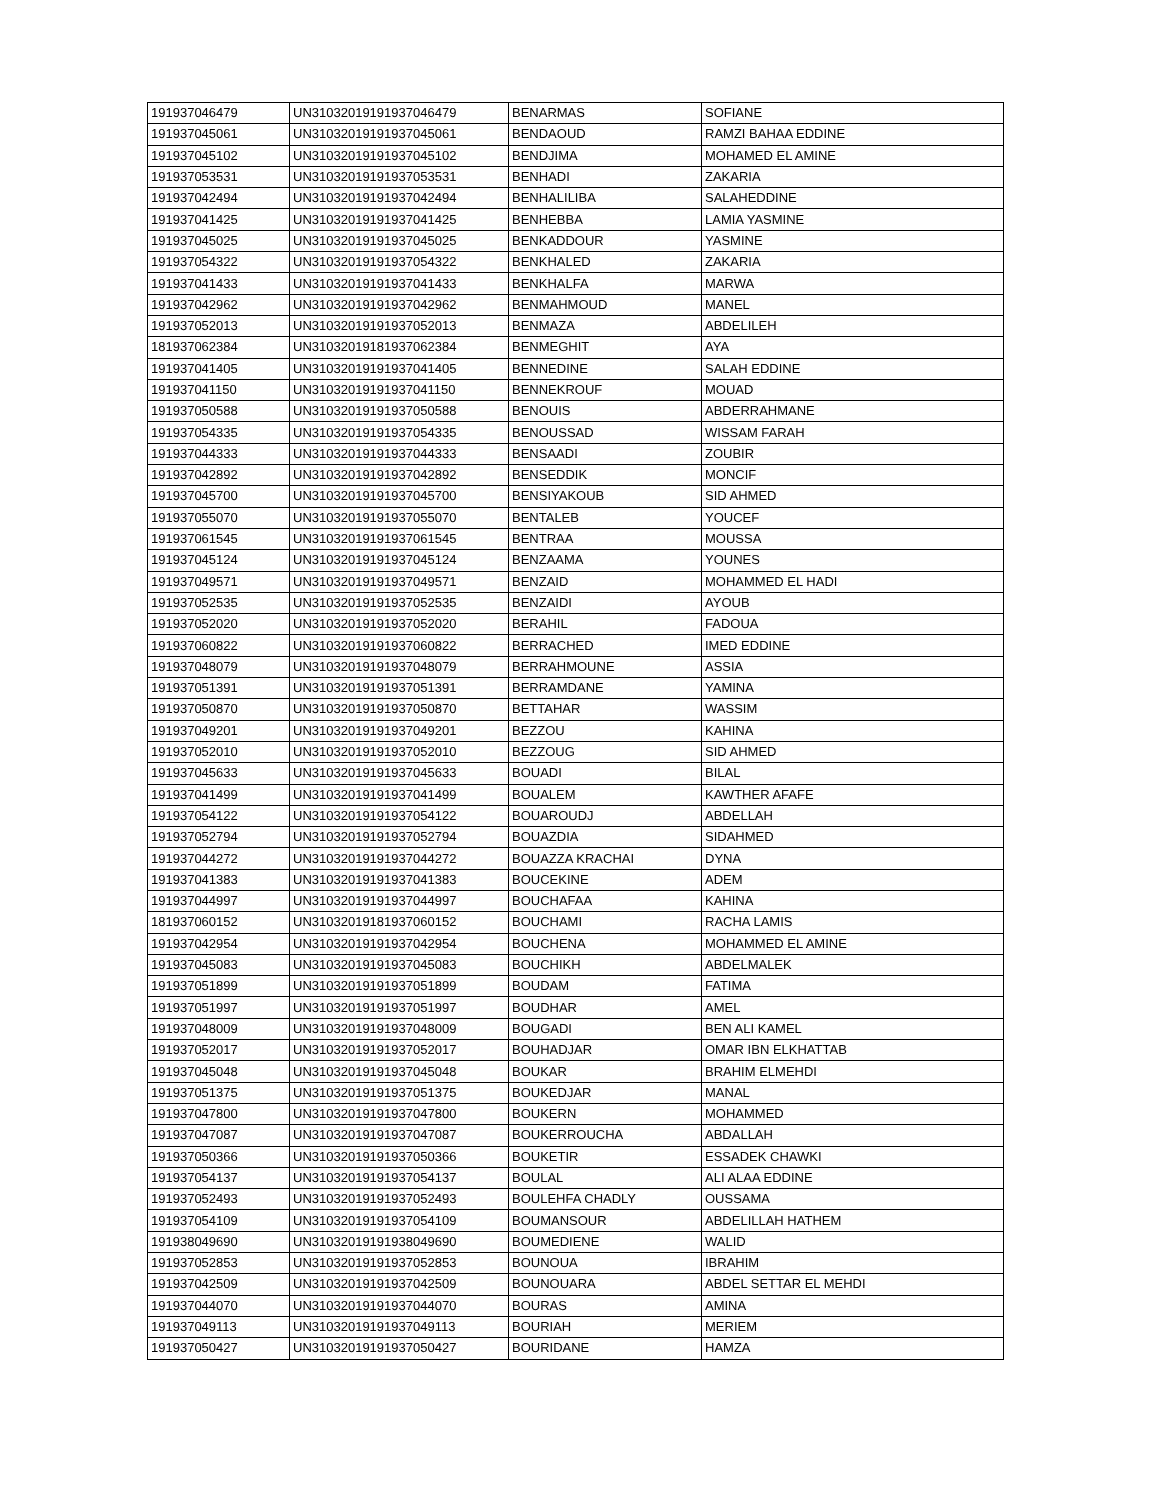| 191937046479 | UN31032019191937046479 | BENARMAS | SOFIANE |
| 191937045061 | UN31032019191937045061 | BENDAOUD | RAMZI BAHAA EDDINE |
| 191937045102 | UN31032019191937045102 | BENDJIMA | MOHAMED EL AMINE |
| 191937053531 | UN31032019191937053531 | BENHADI | ZAKARIA |
| 191937042494 | UN31032019191937042494 | BENHALILIBA | SALAHEDDINE |
| 191937041425 | UN31032019191937041425 | BENHEBBA | LAMIA YASMINE |
| 191937045025 | UN31032019191937045025 | BENKADDOUR | YASMINE |
| 191937054322 | UN31032019191937054322 | BENKHALED | ZAKARIA |
| 191937041433 | UN31032019191937041433 | BENKHALFA | MARWA |
| 191937042962 | UN31032019191937042962 | BENMAHMOUD | MANEL |
| 191937052013 | UN31032019191937052013 | BENMAZA | ABDELILEH |
| 181937062384 | UN31032019181937062384 | BENMEGHIT | AYA |
| 191937041405 | UN31032019191937041405 | BENNEDINE | SALAH EDDINE |
| 191937041150 | UN31032019191937041150 | BENNEKROUF | MOUAD |
| 191937050588 | UN31032019191937050588 | BENOUIS | ABDERRAHMANE |
| 191937054335 | UN31032019191937054335 | BENOUSSAD | WISSAM FARAH |
| 191937044333 | UN31032019191937044333 | BENSAADI | ZOUBIR |
| 191937042892 | UN31032019191937042892 | BENSEDDIK | MONCIF |
| 191937045700 | UN31032019191937045700 | BENSIYAKOUB | SID AHMED |
| 191937055070 | UN31032019191937055070 | BENTALEB | YOUCEF |
| 191937061545 | UN31032019191937061545 | BENTRAA | MOUSSA |
| 191937045124 | UN31032019191937045124 | BENZAAMA | YOUNES |
| 191937049571 | UN31032019191937049571 | BENZAID | MOHAMMED EL HADI |
| 191937052535 | UN31032019191937052535 | BENZAIDI | AYOUB |
| 191937052020 | UN31032019191937052020 | BERAHIL | FADOUA |
| 191937060822 | UN31032019191937060822 | BERRACHED | IMED EDDINE |
| 191937048079 | UN31032019191937048079 | BERRAHMOUNE | ASSIA |
| 191937051391 | UN31032019191937051391 | BERRAMDANE | YAMINA |
| 191937050870 | UN31032019191937050870 | BETTAHAR | WASSIM |
| 191937049201 | UN31032019191937049201 | BEZZOU | KAHINA |
| 191937052010 | UN31032019191937052010 | BEZZOUG | SID AHMED |
| 191937045633 | UN31032019191937045633 | BOUADI | BILAL |
| 191937041499 | UN31032019191937041499 | BOUALEM | KAWTHER AFAFE |
| 191937054122 | UN31032019191937054122 | BOUAROUDJ | ABDELLAH |
| 191937052794 | UN31032019191937052794 | BOUAZDIA | SIDAHMED |
| 191937044272 | UN31032019191937044272 | BOUAZZA KRACHAI | DYNA |
| 191937041383 | UN31032019191937041383 | BOUCEKINE | ADEM |
| 191937044997 | UN31032019191937044997 | BOUCHAFAA | KAHINA |
| 181937060152 | UN31032019181937060152 | BOUCHAMI | RACHA LAMIS |
| 191937042954 | UN31032019191937042954 | BOUCHENA | MOHAMMED EL AMINE |
| 191937045083 | UN31032019191937045083 | BOUCHIKH | ABDELMALEK |
| 191937051899 | UN31032019191937051899 | BOUDAM | FATIMA |
| 191937051997 | UN31032019191937051997 | BOUDHAR | AMEL |
| 191937048009 | UN31032019191937048009 | BOUGADI | BEN ALI KAMEL |
| 191937052017 | UN31032019191937052017 | BOUHADJAR | OMAR IBN ELKHATTAB |
| 191937045048 | UN31032019191937045048 | BOUKAR | BRAHIM ELMEHDI |
| 191937051375 | UN31032019191937051375 | BOUKEDJAR | MANAL |
| 191937047800 | UN31032019191937047800 | BOUKERN | MOHAMMED |
| 191937047087 | UN31032019191937047087 | BOUKERROUCHA | ABDALLAH |
| 191937050366 | UN31032019191937050366 | BOUKETIR | ESSADEK CHAWKI |
| 191937054137 | UN31032019191937054137 | BOULAL | ALI ALAA EDDINE |
| 191937052493 | UN31032019191937052493 | BOULEHFA CHADLY | OUSSAMA |
| 191937054109 | UN31032019191937054109 | BOUMANSOUR | ABDELILLAH HATHEM |
| 191938049690 | UN31032019191938049690 | BOUMEDIENE | WALID |
| 191937052853 | UN31032019191937052853 | BOUNOUA | IBRAHIM |
| 191937042509 | UN31032019191937042509 | BOUNOUARA | ABDEL SETTAR EL MEHDI |
| 191937044070 | UN31032019191937044070 | BOURAS | AMINA |
| 191937049113 | UN31032019191937049113 | BOURIAH | MERIEM |
| 191937050427 | UN31032019191937050427 | BOURIDANE | HAMZA |